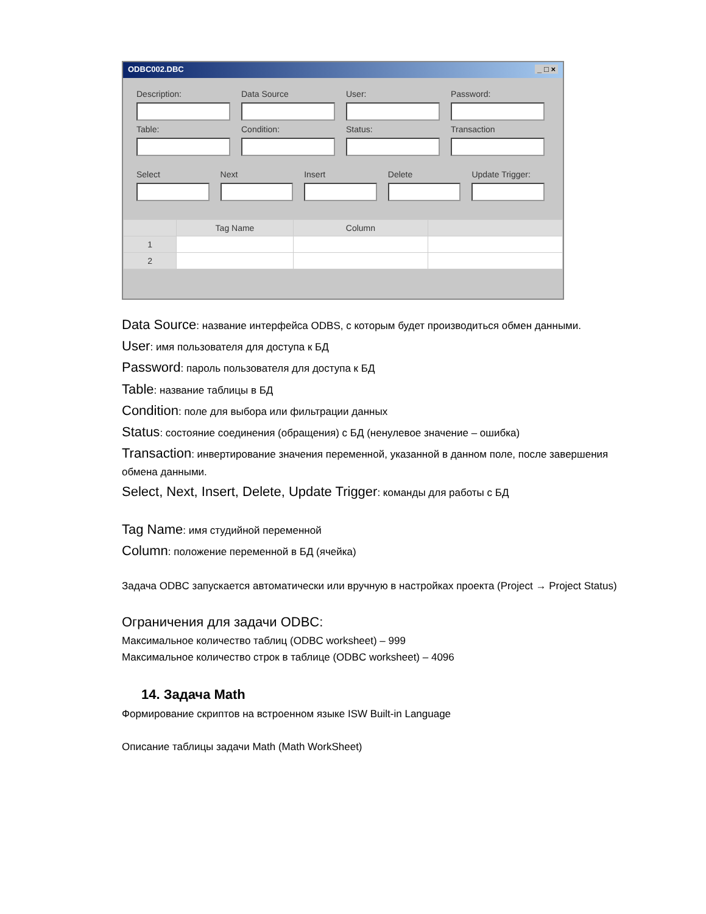ODBC002.DBC _ □ ×
Description:
Data Source
User:
Password:
Table:
Condition:
Status:
Transaction
Select
Next
Insert
Delete
Update Trigger:
| | Tag Name | Column | |
| --- | --- | --- | --- |
| 1 | | | |
| 2 | | | |
Data Source: название интерфейса ODBS, с которым будет производиться обмен данными.
User: имя пользователя для доступа к БД
Password: пароль пользователя для доступа к БД
Table: название таблицы в БД
Condition: поле для выбора или фильтрации данных
Status: состояние соединения (обращения) с БД (ненулевое значение – ошибка)
Transaction: инвертирование значения переменной, указанной в данном поле, после завершения обмена данными.
Select, Next, Insert, Delete, Update Trigger: команды для работы с БД
Tag Name: имя студийной переменной
Column: положение переменной в БД (ячейка)
Задача ODBC запускается автоматически или вручную в настройках проекта (Project → Project Status)
Ограничения для задачи ODBC:
Максимальное количество таблиц (ODBC worksheet) – 999
Максимальное количество строк в таблице (ODBC worksheet) – 4096
14. Задача Math
Формирование скриптов на встроенном языке ISW Built-in Language
Описание таблицы задачи Math (Math WorkSheet)